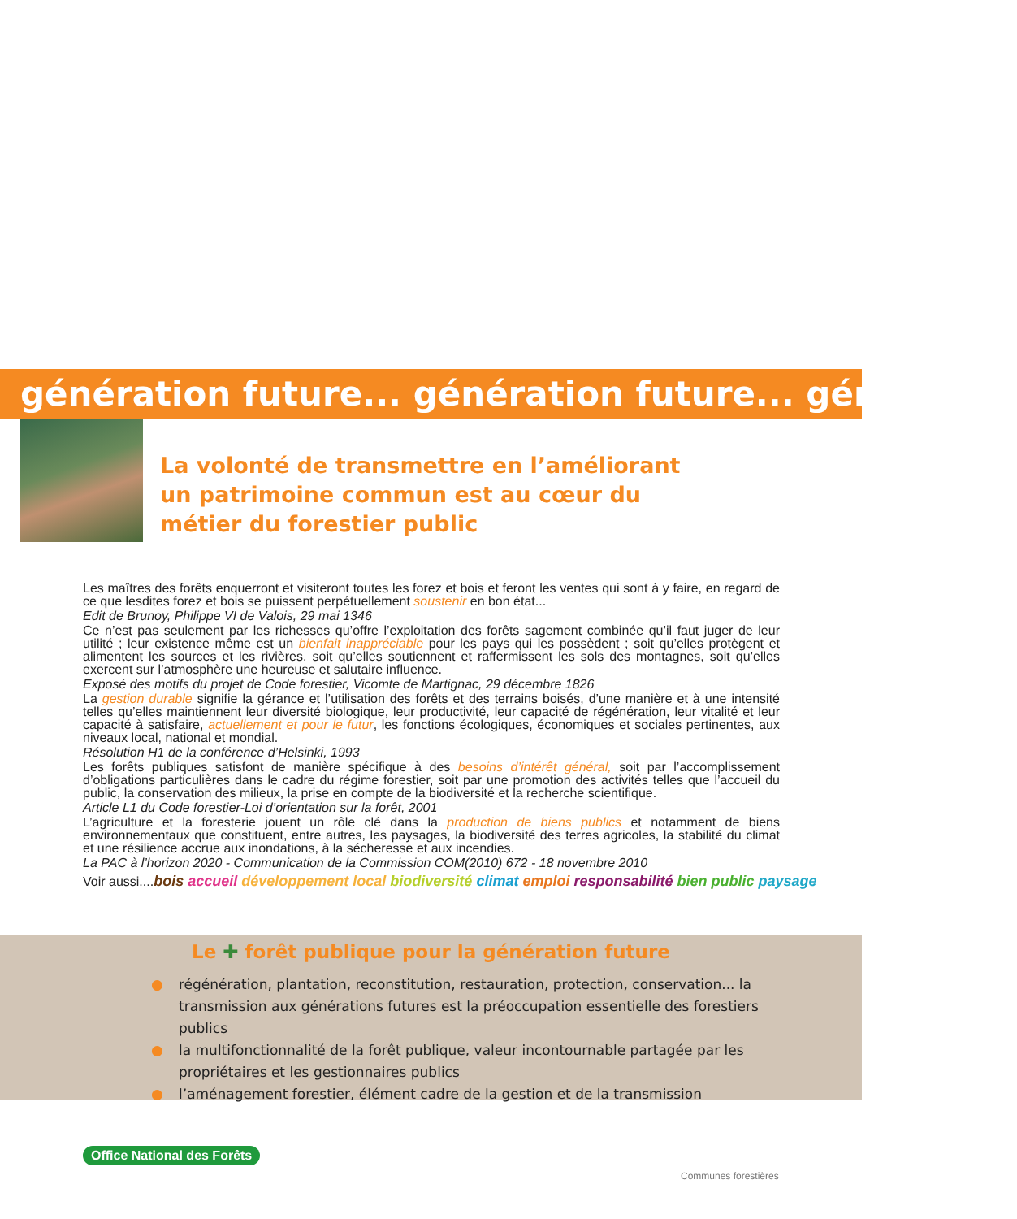génération future... génération future... génération
La volonté de transmettre en l’améliorant un patrimoine commun est au cœur du métier du forestier public
Les maîtres des forêts enquerront et visiteront toutes les forez et bois et feront les ventes qui sont à y faire, en regard de ce que lesdites forez et bois se puissent perpétuellement soustenir en bon état...
Edit de Brunoy, Philippe VI de Valois, 29 mai 1346
Ce n’est pas seulement par les richesses qu’offre l’exploitation des forêts sagement combinée qu’il faut juger de leur utilité ; leur existence même est un bienfait inappréciable pour les pays qui les possèdent ; soit qu’elles protègent et alimentent les sources et les rivières, soit qu’elles soutiennent et raffermissent les sols des montagnes, soit qu’elles exercent sur l’atmosphère une heureuse et salutaire influence.
Exposé des motifs du projet de Code forestier, Vicomte de Martignac, 29 décembre 1826
La gestion durable signifie la gérance et l’utilisation des forêts et des terrains boisés, d’une manière et à une intensité telles qu’elles maintiennent leur diversité biologique, leur productivité, leur capacité de régénération, leur vitalité et leur capacité à satisfaire, actuellement et pour le futur, les fonctions écologiques, économiques et sociales pertinentes, aux niveaux local, national et mondial.
Résolution H1 de la conférence d’Helsinki, 1993
Les forêts publiques satisfont de manière spécifique à des besoins d’intérêt général, soit par l’accomplissement d’obligations particulières dans le cadre du régime forestier, soit par une promotion des activités telles que l’accueil du public, la conservation des milieux, la prise en compte de la biodiversité et la recherche scientifique.
Article L1 du Code forestier-Loi d’orientation sur la forêt, 2001
L’agriculture et la foresterie jouent un rôle clé dans la production de biens publics et notamment de biens environnementaux que constituent, entre autres, les paysages, la biodiversité des terres agricoles, la stabilité du climat et une résilience accrue aux inondations, à la sécheresse et aux incendies.
La PAC à l’horizon 2020 - Communication de la Commission COM(2010) 672 - 18 novembre 2010
Voir aussi.... bois accueil développement local biodiversité climat emploi responsabilité bien public paysage
Le ✚ forêt publique pour la génération future
● régénération, plantation, reconstitution, restauration, protection, conservation... la transmission aux générations futures est la préoccupation essentielle des forestiers publics
● la multifonctionnalité de la forêt publique, valeur incontournable partagée par les propriétaires et les gestionnaires publics
● l’aménagement forestier, élément cadre de la gestion et de la transmission
Office National des Forêts
Communes forestières